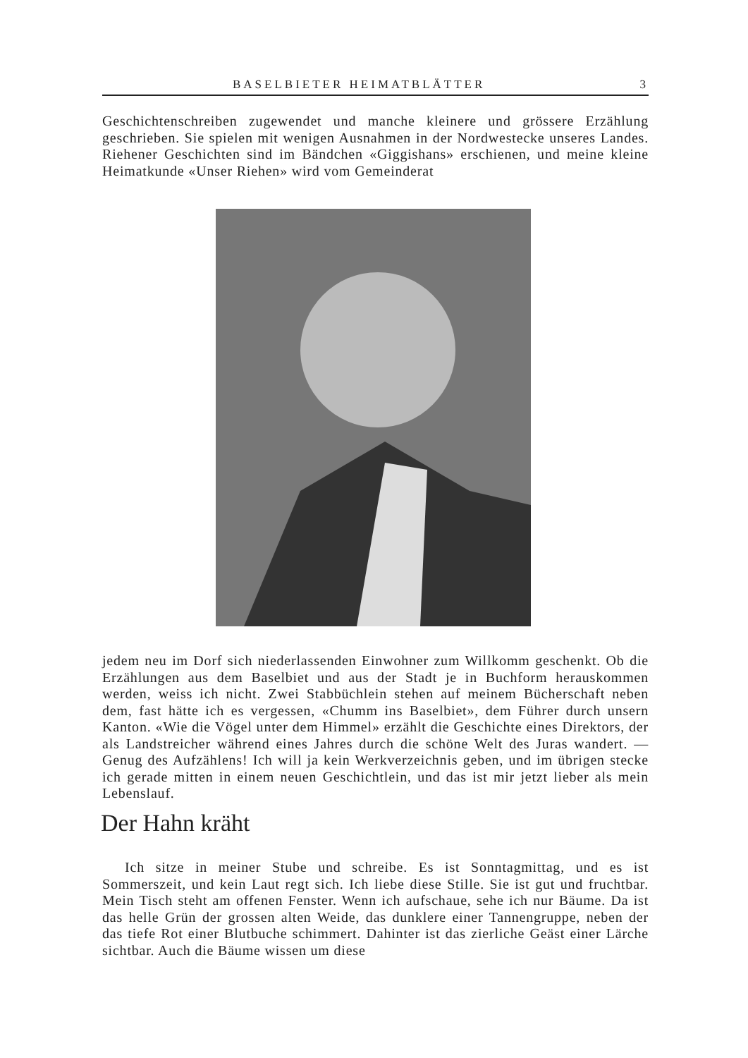BASELBIETER HEIMATBLÄTTER 3
Geschichtenschreiben zugewendet und manche kleinere und grössere Erzählung geschrieben. Sie spielen mit wenigen Ausnahmen in der Nordwestecke unseres Landes. Riehener Geschichten sind im Bändchen «Giggishans» erschienen, und meine kleine Heimatkunde «Unser Riehen» wird vom Gemeinderat
jedem neu im Dorf sich niederlassenden Einwohner zum Willkomm geschenkt. Ob die Erzählungen aus dem Baselbiet und aus der Stadt je in Buchform herauskommen werden, weiss ich nicht. Zwei Stabbüchlein stehen auf meinem Bücherschaft neben dem, fast hätte ich es vergessen, «Chumm ins Baselbiet», dem Führer durch unsern Kanton. «Wie die Vögel unter dem Himmel» erzählt die Geschichte eines Direktors, der als Landstreicher während eines Jahres durch die schöne Welt des Juras wandert. — Genug des Aufzählens! Ich will ja kein Werkverzeichnis geben, und im übrigen stecke ich gerade mitten in einem neuen Geschichtlein, und das ist mir jetzt lieber als mein Lebenslauf.
Der Hahn kräht
Ich sitze in meiner Stube und schreibe. Es ist Sonntagmittag, und es ist Sommerszeit, und kein Laut regt sich. Ich liebe diese Stille. Sie ist gut und fruchtbar. Mein Tisch steht am offenen Fenster. Wenn ich aufschaue, sehe ich nur Bäume. Da ist das helle Grün der grossen alten Weide, das dunklere einer Tannengruppe, neben der das tiefe Rot einer Blutbuche schimmert. Dahinter ist das zierliche Geäst einer Lärche sichtbar. Auch die Bäume wissen um diese